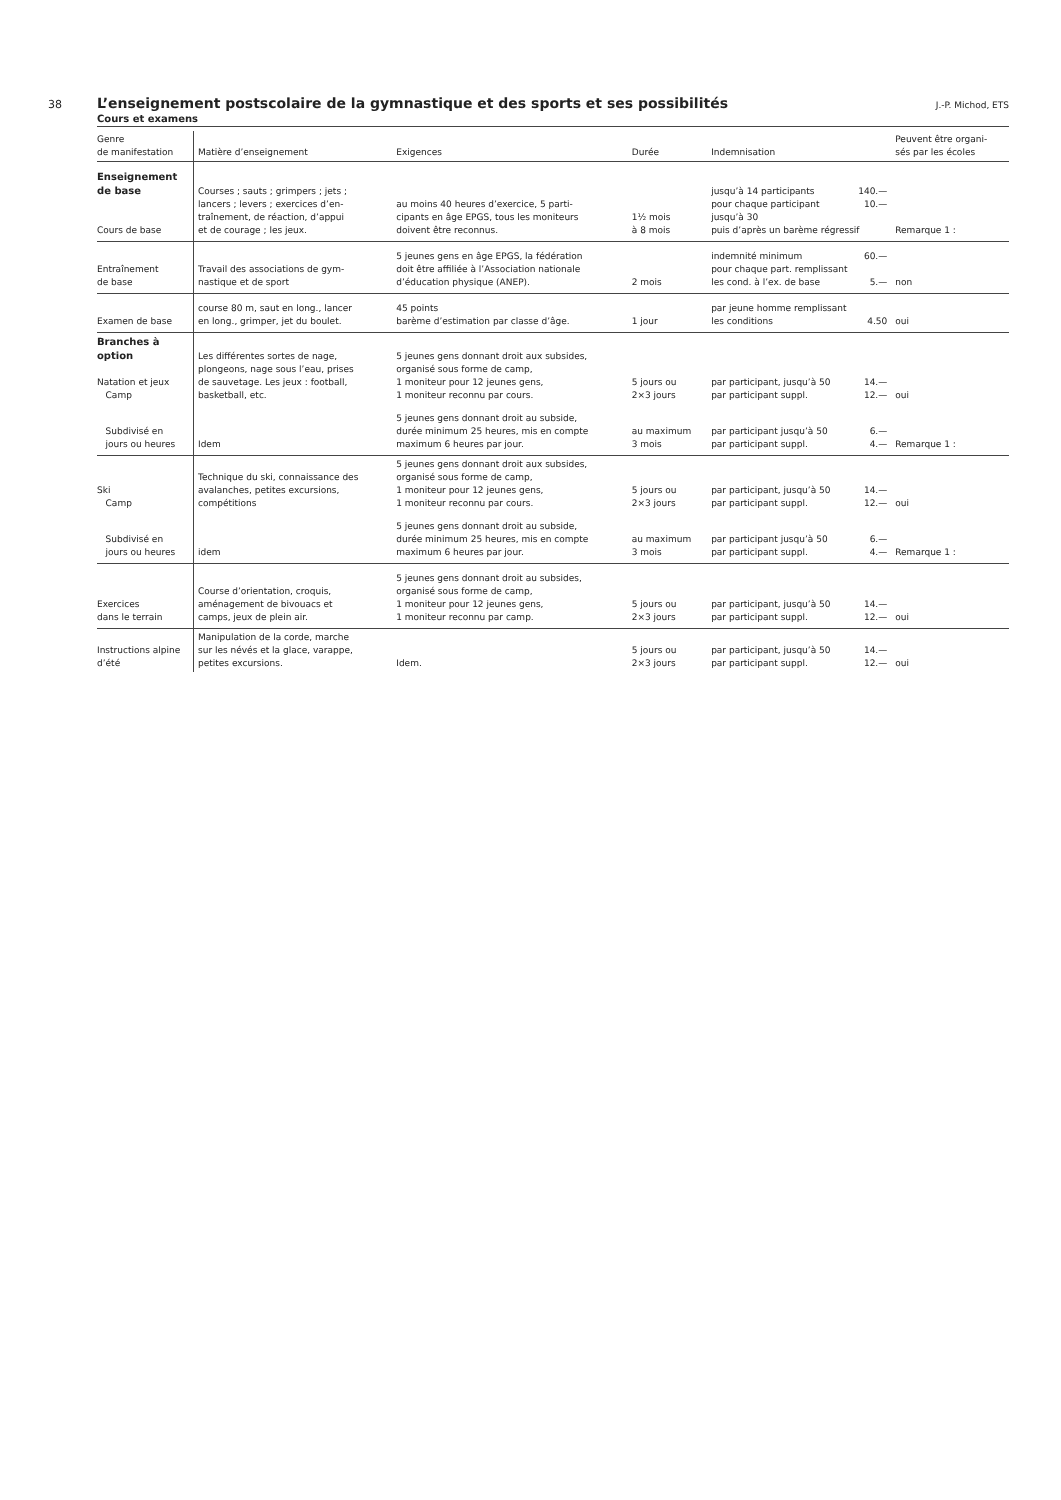38
L’enseignement postscolaire de la gymnastique et des sports et ses possibilités
J.-P. Michod, ETS
Cours et examens
| Genre de manifestation | Matière d’enseignement | Exigences | Durée | Indemnisation | Peuvent être organi- sés par les écoles |
| --- | --- | --- | --- | --- | --- |
| Enseignement de base Cours de base | Courses ; sauts ; grimpers ; jets ; lancers ; levers ; exercices d’en- traînement, de réaction, d’appui et de courage ; les jeux. | au moins 40 heures d’exercice, 5 parti- cipants en âge EPGS, tous les moniteurs doivent être reconnus. | 1½ mois à 8 mois | jusqu’à 14 participants 140.— pour chaque participant 10.— jusqu’à 30 puis d’après un barème régressif | Remarque 1 : |
| Entraînement de base | Travail des associations de gym- nastique et de sport | 5 jeunes gens en âge EPGS, la fédération doit être affiliée à l’Association nationale d’éducation physique (ANEP). | 2 mois | indemnité minimum 60.— pour chaque part. remplissant les cond. à l’ex. de base 5.— | non |
| Examen de base | course 80 m, saut en long., lancer en long., grimper, jet du boulet. | 45 points barème d’estimation par classe d’âge. | 1 jour | par jeune homme remplissant les conditions 4.50 | oui |
| Branches à option Natation et jeux Camp | Les différentes sortes de nage, plongeons, nage sous l’eau, prises de sauvetage. Les jeux : football, basketball, etc. | 5 jeunes gens donnant droit aux subsides, organisé sous forme de camp, 1 moniteur pour 12 jeunes gens, 1 moniteur reconnu par cours. | 5 jours ou 2×3 jours | par participant, jusqu’à 50 14.— par participant suppl. 12.— | oui |
| Subdivisé en jours ou heures | Idem | 5 jeunes gens donnant droit au subside, durée minimum 25 heures, mis en compte maximum 6 heures par jour. | au maximum 3 mois | par participant jusqu’à 50 6.— par participant suppl. 4.— | Remarque 1 : |
| Ski Camp | Technique du ski, connaissance des avalanches, petites excursions, compétitions | 5 jeunes gens donnant droit aux subsides, organisé sous forme de camp, 1 moniteur pour 12 jeunes gens, 1 moniteur reconnu par cours. | 5 jours ou 2×3 jours | par participant, jusqu’à 50 14.— par participant suppl. 12.— | oui |
| Subdivisé en jours ou heures | idem | 5 jeunes gens donnant droit au subside, durée minimum 25 heures, mis en compte maximum 6 heures par jour. | au maximum 3 mois | par participant jusqu’à 50 6.— par participant suppl. 4.— | Remarque 1 : |
| Exercices dans le terrain | Course d’orientation, croquis, aménagement de bivouacs et camps, jeux de plein air. | 5 jeunes gens donnant droit au subsides, organisé sous forme de camp, 1 moniteur pour 12 jeunes gens, 1 moniteur reconnu par camp. | 5 jours ou 2×3 jours | par participant, jusqu’à 50 14.— par participant suppl. 12.— | oui |
| Instructions alpine d’été | Manipulation de la corde, marche sur les névés et la glace, varappe, petites excursions. | Idem. | 5 jours ou 2×3 jours | par participant, jusqu’à 50 14.— par participant suppl. 12.— | oui |